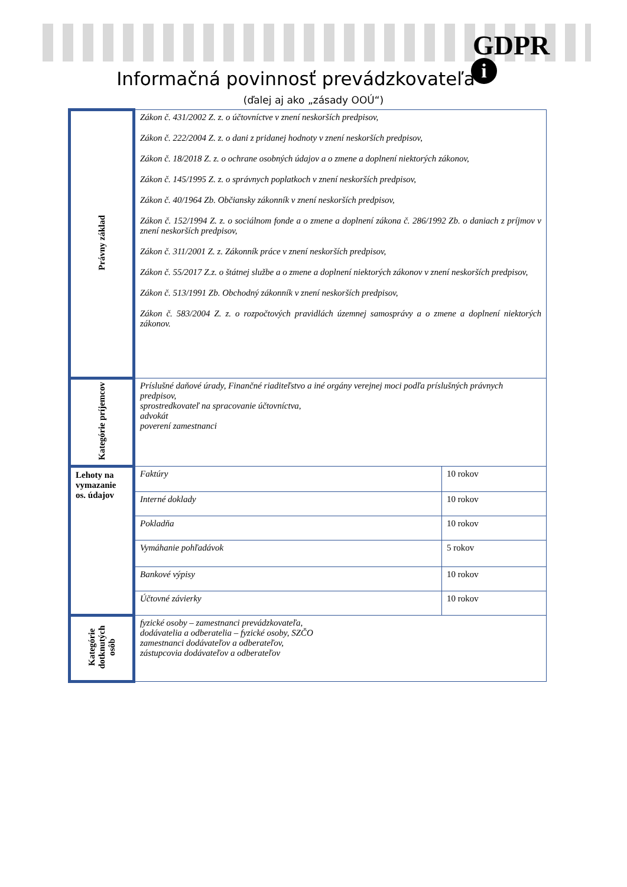GDPR
i
Informačná povinnosť prevádzkovateľa
(ďalej aj ako „zásady OOÚ“)
| Právny základ | Zákon č. 431/2002 Z. z. o účtovníctve v znení neskorších predpisov, Zákon č. 222/2004 Z. z. o dani z pridanej hodnoty v znení neskorších predpisov, Zákon č. 18/2018 Z. z. o ochrane osobných údajov a o zmene a doplnení niektorých zákonov, Zákon č. 145/1995 Z. z. o správnych poplatkoch v znení neskorších predpisov, Zákon č. 40/1964 Zb. Občiansky zákonník v znení neskorších predpisov, Zákon č. 152/1994 Z. z. o sociálnom fonde a o zmene a doplnení zákona č. 286/1992 Zb. o daniach z príjmov v znení neskorších predpisov, Zákon č. 311/2001 Z. z. Zákonník práce v znení neskorších predpisov, Zákon č. 55/2017 Z.z. o štátnej službe a o zmene a doplnení niektorých zákonov v znení neskorších predpisov, Zákon č. 513/1991 Zb. Obchodný zákonník v znení neskorších predpisov, Zákon č. 583/2004 Z. z. o rozpočtových pravidlách územnej samosprávy a o zmene a doplnení niektorých zákonov. | |
| Kategórie príjemcov | Príslušné daňové úrady, Finančné riaditeľstvo a iné orgány verejnej moci podľa príslušných právnych predpisov, sprostredkovateľ na spracovanie účtovníctva, advokát poverení zamestnanci | |
| Lehoty na vymazanie os. údajov | Faktúry | 10 rokov |
| | Interné doklady | 10 rokov |
| | Pokladňa | 10 rokov |
| | Vymáhanie pohľadávok | 5 rokov |
| | Bankové výpisy | 10 rokov |
| | Účtovné závierky | 10 rokov |
| Kategórie dotknutých osôb | fyzické osoby – zamestnanci prevádzkovateľa, dodávatelia a odberatelia – fyzické osoby, SZČO zamestnanci dodávateľov a odberateľov, zástupcovia dodávateľov a odberateľov | |